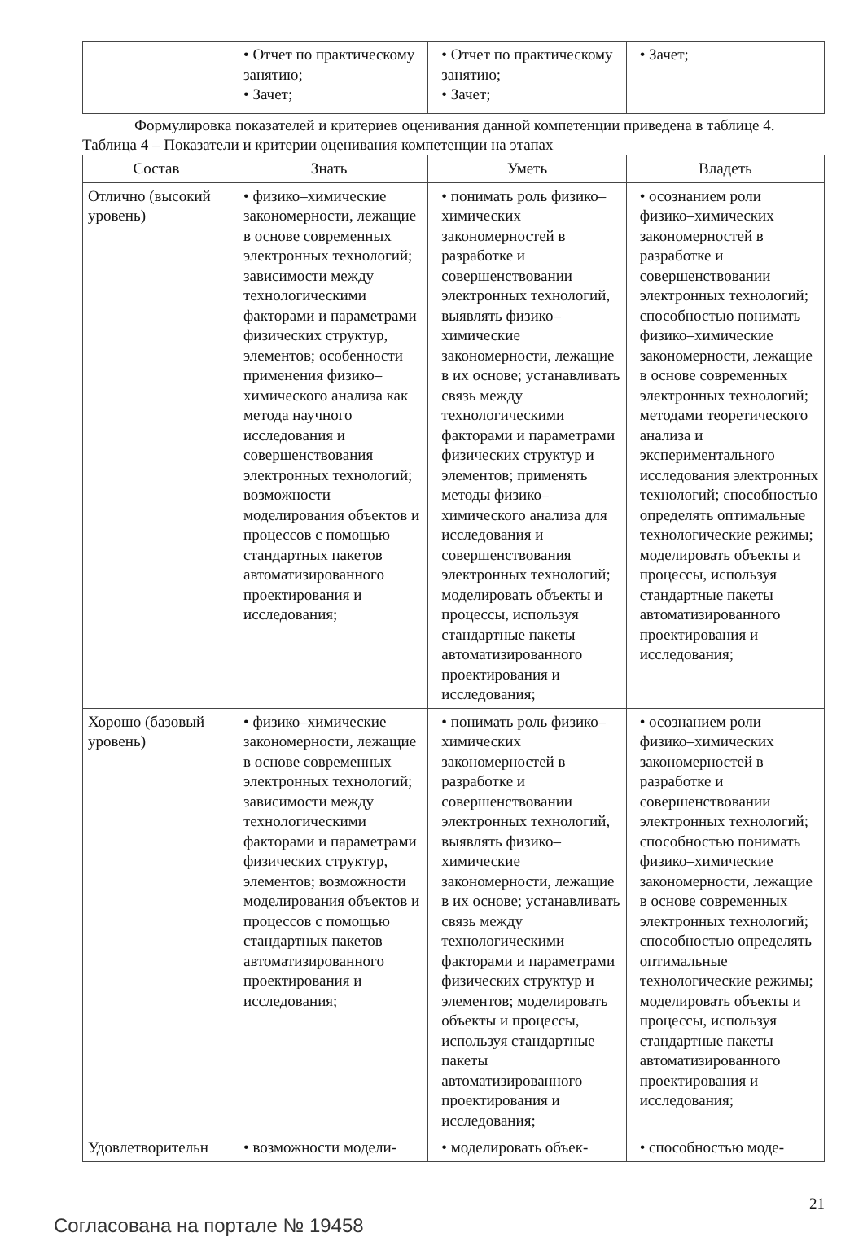| | • Отчет по практическому занятию; • Зачет; | • Отчет по практическому занятию; • Зачет; | • Зачет; |
Формулировка показателей и критериев оценивания данной компетенции приведена в таблице 4.
Таблица 4 – Показатели и критерии оценивания компетенции на этапах
| Состав | Знать | Уметь | Владеть |
| --- | --- | --- | --- |
| Отлично (высокий уровень) | • физико–химические закономерности, лежащие в основе современных электронных технологий; зависимости между технологическими факторами и параметрами физических структур, элементов; особенности применения физико–химического анализа как метода научного исследования и совершенствования электронных технологий; возможности моделирования объектов и процессов с помощью стандартных пакетов автоматизированного проектирования и исследования; | • понимать роль физико–химических закономерностей в разработке и совершенствовании электронных технологий, выявлять физико–химические закономерности, лежащие в их основе; устанавливать связь между технологическими факторами и параметрами физических структур и элементов; применять методы физико–химического анализа для исследования и совершенствования электронных технологий; моделировать объекты и процессы, используя стандартные пакеты автоматизированного проектирования и исследования; | • осознанием роли физико–химических закономерностей в разработке и совершенствовании электронных технологий; способностью понимать физико–химические закономерности, лежащие в основе современных электронных технологий; методами теоретического анализа и экспериментального исследования электронных технологий; способностью определять оптимальные технологические режимы; моделировать объекты и процессы, используя стандартные пакеты автоматизированного проектирования и исследования; |
| Хорошо (базовый уровень) | • физико–химические закономерности, лежащие в основе современных электронных технологий; зависимости между технологическими факторами и параметрами физических структур, элементов; возможности моделирования объектов и процессов с помощью стандартных пакетов автоматизированного проектирования и исследования; | • понимать роль физико–химических закономерностей в разработке и совершенствовании электронных технологий, выявлять физико–химические закономерности, лежащие в их основе; устанавливать связь между технологическими факторами и параметрами физических структур и элементов; моделировать объекты и процессы, используя стандартные пакеты автоматизированного проектирования и исследования; | • осознанием роли физико–химических закономерностей в разработке и совершенствовании электронных технологий; способностью понимать физико–химические закономерности, лежащие в основе современных электронных технологий; способностью определять оптимальные технологические режимы; моделировать объекты и процессы, используя стандартные пакеты автоматизированного проектирования и исследования; |
| Удовлетворительн | • возможности модели- | • моделировать объек- | • способностью моде- |
Согласована на портале № 19458
21